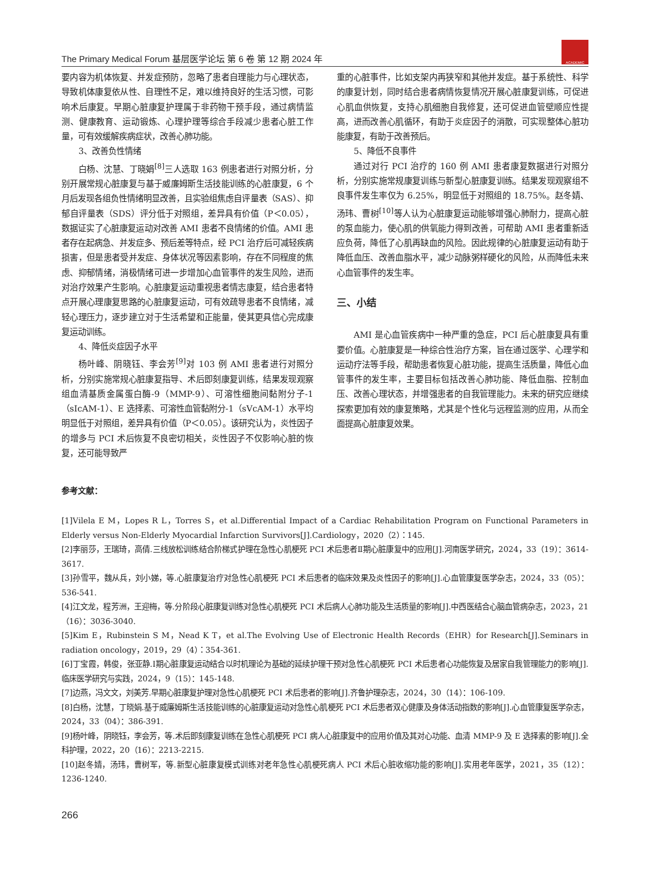The Primary Medical Forum 基层医学论坛 第 6 卷 第 12 期 2024 年
ACADEMIC
要内容为机体恢复、并发症预防，忽略了患者自理能力与心理状态，导致机体康复依从性、自理性不足，难以维持良好的生活习惯，可影响术后康复。早期心脏康复护理属于非药物干预手段，通过病情监测、健康教育、运动锻炼、心理护理等综合手段减少患者心脏工作量，可有效缓解疾病症状，改善心肺功能。
3、改善负性情绪
白杨、沈慧、丁晓娟<sup>[8]</sup>三人选取 163 例患者进行对照分析，分别开展常规心脏康复与基于威廉姆斯生活技能训练的心脏康复，6 个月后发现各组负性情绪明显改善，且实验组焦虑自评量表（SAS）、抑郁自评量表（SDS）评分低于对照组，差异具有价值（P＜0.05），数据证实了心脏康复运动对改善 AMI 患者不良情绪的价值。AMI 患者存在起病急、并发症多、预后差等特点，经 PCI 治疗后可减轻疾病损害，但是患者受并发症、身体状况等因素影响，存在不同程度的焦虑、抑郁情绪，消极情绪可进一步增加心血管事件的发生风险，进而对治疗效果产生影响。心脏康复运动重视患者情志康复，结合患者特点开展心理康复思路的心脏康复运动，可有效疏导患者不良情绪，减轻心理压力，逐步建立对于生活希望和正能量，使其更具信心完成康复运动训练。
4、降低炎症因子水平
杨叶峰、阴晓钰、李会芳<sup>[9]</sup>对 103 例 AMI 患者进行对照分析，分别实施常规心脏康复指导、术后即刻康复训练，结果发现观察组血清基质金属蛋白酶-9（MMP-9）、可溶性细胞间黏附分子-1（sIcAM-1）、E 选择素、可溶性血管黏附分-1（sVcAM-1）水平均明显低于对照组，差异具有价值（P＜0.05）。该研究认为，炎性因子的增多与 PCI 术后恢复不良密切相关，炎性因子不仅影响心脏的恢复，还可能导致严
重的心脏事件，比如支架内再狭窄和其他并发症。基于系统性、科学的康复计划，同时结合患者病情恢复情况开展心脏康复训练，可促进心肌血供恢复，支持心肌细胞自我修复，还可促进血管壁顺应性提高，进而改善心肌循环，有助于炎症因子的消散，可实现整体心脏功能康复，有助于改善预后。
5、降低不良事件
通过对行 PCI 治疗的 160 例 AMI 患者康复数据进行对照分析，分别实施常规康复训练与新型心脏康复训练。结果发现观察组不良事件发生率仅为 6.25%，明显低于对照组的 18.75%。赵冬婧、汤玮、曹树<sup>[10]</sup>等人认为心脏康复运动能够增强心肺耐力，提高心脏的泵血能力，使心肌的供氧能力得到改善，可帮助 AMI 患者重新适应负荷，降低了心肌再缺血的风险。因此规律的心脏康复运动有助于降低血压、改善血脂水平，减少动脉粥样硬化的风险，从而降低未来心血管事件的发生率。
三、小结
AMI 是心血管疾病中一种严重的急症，PCI 后心脏康复具有重要价值。心脏康复是一种综合性治疗方案，旨在通过医学、心理学和运动疗法等手段，帮助患者恢复心脏功能，提高生活质量，降低心血管事件的发生率，主要目标包括改善心肺功能、降低血脂、控制血压、改善心理状态，并增强患者的自我管理能力。未来的研究应继续探索更加有效的康复策略，尤其是个性化与远程监测的应用，从而全面提高心脏康复效果。
参考文献：
[1]Vilela E M，Lopes R L，Torres S，et al.Differential Impact of a Cardiac Rehabilitation Program on Functional Parameters in Elderly versus Non-Elderly Myocardial Infarction Survivors[J].Cardiology，2020（2）：145.
[2]李丽莎，王瑞琦，高倩.三线放松训练结合阶梯式护理在急性心肌梗死 PCI 术后患者Ⅱ期心脏康复中的应用[J].河南医学研究，2024，33（19）：3614-3617.
[3]孙雪平，魏从兵，刘小娣，等.心脏康复治疗对急性心肌梗死 PCI 术后患者的临床效果及炎性因子的影响[J].心血管康复医学杂志，2024，33（05）：536-541.
[4]江文龙，程芳洲，王迎梅，等.分阶段心脏康复训练对急性心肌梗死 PCI 术后病人心肺功能及生活质量的影响[J].中西医结合心脑血管病杂志，2023，21（16）：3036-3040.
[5]Kim E，Rubinstein S M，Nead K T，et al.The Evolving Use of Electronic Health Records（EHR）for Research[J].Seminars in radiation oncology，2019，29（4）：354-361.
[6]丁宝霞，韩俊，张亚静.Ⅰ期心脏康复运动结合以时机理论为基础的延续护理干预对急性心肌梗死 PCI 术后患者心功能恢复及居家自我管理能力的影响[J].临床医学研究与实践，2024，9（15）：145-148.
[7]边燕，冯文文，刘美芳.早期心脏康复护理对急性心肌梗死 PCI 术后患者的影响[J].齐鲁护理杂志，2024，30（14）：106-109.
[8]白杨，沈慧，丁晓娟.基于威廉姆斯生活技能训练的心脏康复运动对急性心肌梗死 PCI 术后患者双心健康及身体活动指数的影响[J].心血管康复医学杂志，2024，33（04）：386-391.
[9]杨叶峰，阴晓钰，李会芳，等.术后即刻康复训练在急性心肌梗死 PCI 病人心脏康复中的应用价值及其对心功能、血清 MMP-9 及 E 选择素的影响[J].全科护理，2022，20（16）：2213-2215.
[10]赵冬婧，汤玮，曹树军，等.新型心脏康复模式训练对老年急性心肌梗死病人 PCI 术后心脏收缩功能的影响[J].实用老年医学，2021，35（12）：1236-1240.
266